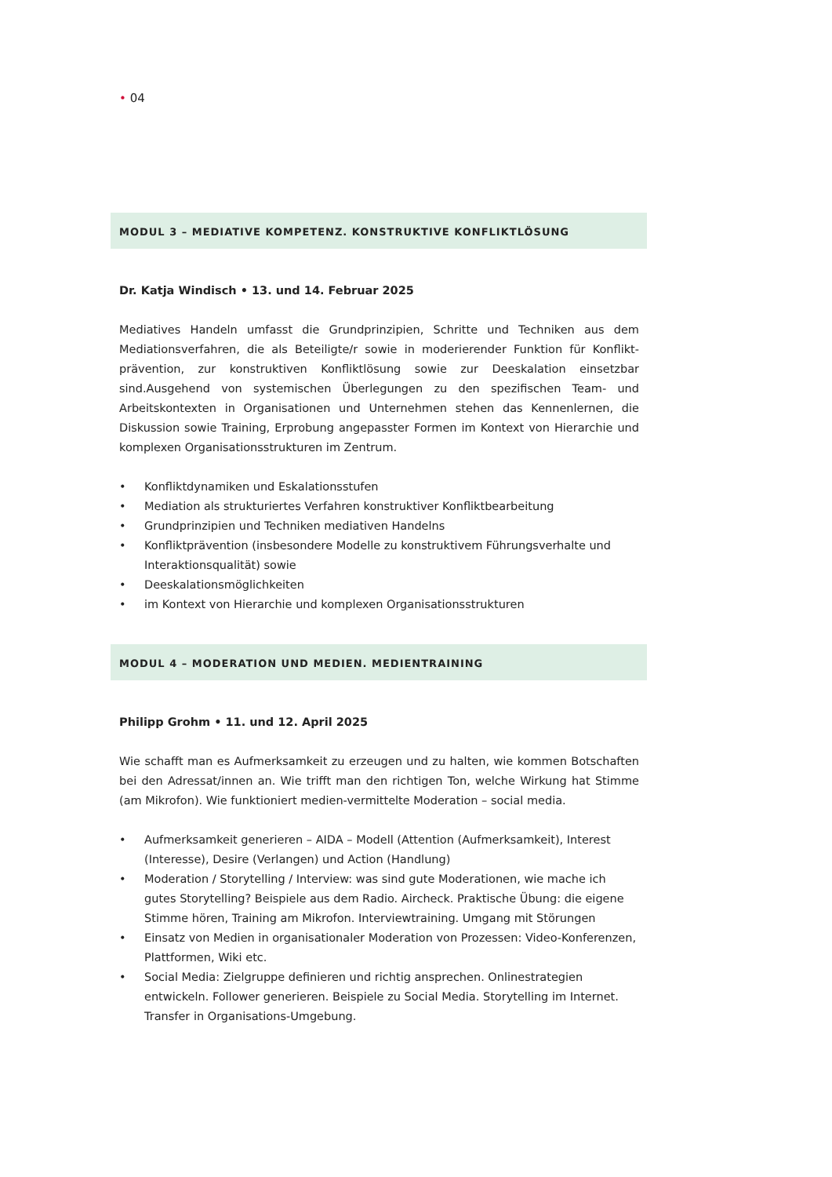• 04
MODUL 3 – MEDIATIVE KOMPETENZ. KONSTRUKTIVE KONFLIKTLÖSUNG
Dr. Katja Windisch • 13. und 14. Februar 2025
Mediatives Handeln umfasst die Grundprinzipien, Schritte und Techniken aus dem Mediationsverfahren, die als Beteiligte/r sowie in moderierender Funktion für Konflikt-prävention, zur konstruktiven Konfliktlösung sowie zur Deeskalation einsetzbar sind.Ausgehend von systemischen Überlegungen zu den spezifischen Team- und Arbeitskontexten in Organisationen und Unternehmen stehen das Kennenlernen, die Diskussion sowie Training, Erprobung angepasster Formen im Kontext von Hierarchie und komplexen Organisationsstrukturen im Zentrum.
• Konfliktdynamiken und Eskalationsstufen
• Mediation als strukturiertes Verfahren konstruktiver Konfliktbearbeitung
• Grundprinzipien und Techniken mediativen Handelns
• Konfliktprävention (insbesondere Modelle zu konstruktivem Führungsverhalte und Interaktionsqualität) sowie
• Deeskalationsmöglichkeiten
• im Kontext von Hierarchie und komplexen Organisationsstrukturen
MODUL 4 – MODERATION UND MEDIEN. MEDIENTRAINING
Philipp Grohm • 11. und 12. April 2025
Wie schafft man es Aufmerksamkeit zu erzeugen und zu halten, wie kommen Botschaften bei den Adressat/innen an. Wie trifft man den richtigen Ton, welche Wirkung hat Stimme (am Mikrofon). Wie funktioniert medien-vermittelte Moderation – social media.
• Aufmerksamkeit generieren – AIDA – Modell (Attention (Aufmerksamkeit), Interest (Interesse), Desire (Verlangen) und Action (Handlung)
• Moderation / Storytelling / Interview: was sind gute Moderationen, wie mache ich gutes Storytelling? Beispiele aus dem Radio. Aircheck. Praktische Übung: die eigene Stimme hören, Training am Mikrofon. Interviewtraining. Umgang mit Störungen
• Einsatz von Medien in organisationaler Moderation von Prozessen: Video-Konferenzen, Plattformen, Wiki etc.
• Social Media: Zielgruppe definieren und richtig ansprechen. Onlinestrategien entwickeln. Follower generieren. Beispiele zu Social Media. Storytelling im Internet. Transfer in Organisations-Umgebung.